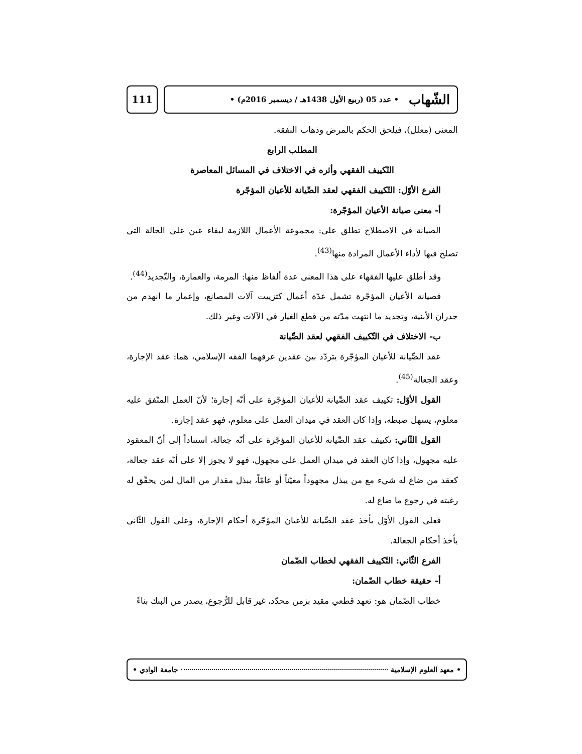111
الشّهاب • عدد 05 (ربيع الأول 1438هـ / ديسمبر 2016م) •
المعنى (معلل)، فيلحق الحكم بالمرض وذهاب النفقة.
المطلب الرابع
التّكييف الفقهي وأثره في الاختلاف في المسائل المعاصرة
الفرع الأوّل: التّكييف الفقهي لعقد الصِّيانة للأعيان المؤجّرة
أ- معنى صيانة الأعيان المؤجّرة:
الصيانة في الاصطلاح تطلق على: مجموعة الأعمال اللازمة لبقاء عين على الحالة التي تصلح فيها لأداء الأعمال المرادة منها<sup>(43)</sup>.
وقد أطلق عليها الفقهاء على هذا المعنى عدة ألفاظ منها: المرمة، والعمارة، والتّجديد<sup>(44)</sup>.
فصيانة الأعيان المؤجّرة تشمل عدّة أعمال كتزييت آلات المصانع، وإعمار ما انهدم من جدران الأبنية، وتجديد ما انتهت مدّته من قطع الغيار في الآلات وغير ذلك.
ب- الاختلاف في التّكييف الفقهي لعقد الصِّيانة
عقد الصِّيانة للأعيان المؤجّرة يتردّد بين عقدين عرفهما الفقه الإسلامي، هما: عقد الإجارة، وعقد الجعالة<sup>(45)</sup>.
القول الأوّل: تكييف عقد الصِّيانة للأعيان المؤجّرة على أنّه إجارة؛ لأنّ العمل المتّفق عليه معلوم، يسهل ضبطه، وإذا كان العقد في ميدان العمل على معلوم، فهو عقد إجارة.
القول الثّاني: تكييف عقد الصِّيانة للأعيان المؤجّرة على أنّه جعالة، استناداً إلى أنّ المعقود عليه مجهول، وإذا كان العقد في ميدان العمل على مجهول، فهو لا يجوز إلا على أنّه عقد جعالة، كعقد من ضاع له شيء مع من يبذل مجهوداً معيّناً أو عامّاً، ببذل مقدار من المال لمن يحقّق له رغبته في رجوع ما ضاع له.
فعلى القول الأوّل يأخذ عقد الصِّيانة للأعيان المؤجّرة أحكام الإجارة، وعلى القول الثّاني يأخذ أحكام الجعالة.
الفرع الثّاني: التّكييف الفقهي لخطاب الضّمان
أ- حقيقة خطاب الضّمان:
خطاب الضّمان هو: تعهد قطعي مقيد بزمن محدّد، غير قابل للرُّجوع، يصدر من البنك بناءً
• معهد العلوم الإسلامية جامعة الوادي •